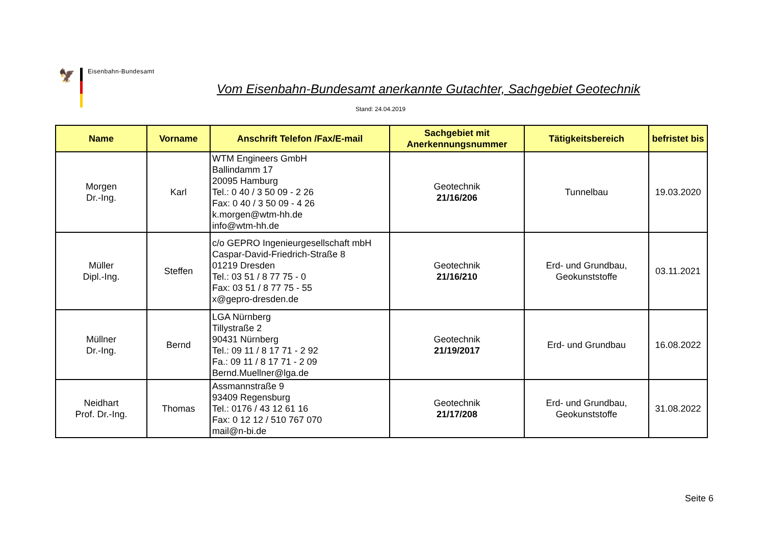🦅
Eisenbahn-Bundesamt
Vom Eisenbahn-Bundesamt anerkannte Gutachter, Sachgebiet Geotechnik
Stand: 24.04.2019
| Name | Vorname | Anschrift Telefon /Fax/E-mail | Sachgebiet mit Anerkennungsnummer | Tätigkeitsbereich | befristet bis |
| --- | --- | --- | --- | --- | --- |
| Morgen Dr.-Ing. | Karl | WTM Engineers GmbH Ballindamm 17 20095 Hamburg Tel.: 0 40 / 3 50 09 - 2 26 Fax: 0 40 / 3 50 09 - 4 26 k.morgen@wtm-hh.de info@wtm-hh.de | Geotechnik 21/16/206 | Tunnelbau | 19.03.2020 |
| Müller Dipl.-Ing. | Steffen | c/o GEPRO Ingenieurgesellschaft mbH Caspar-David-Friedrich-Straße 8 01219 Dresden Tel.: 03 51 / 8 77 75 - 0 Fax: 03 51 / 8 77 75 - 55 x@gepro-dresden.de | Geotechnik 21/16/210 | Erd- und Grundbau, Geokunststoffe | 03.11.2021 |
| Müllner Dr.-Ing. | Bernd | LGA Nürnberg Tillystraße 2 90431 Nürnberg Tel.: 09 11 / 8 17 71 - 2 92 Fa.: 09 11 / 8 17 71 - 2 09 Bernd.Muellner@lga.de | Geotechnik 21/19/2017 | Erd- und Grundbau | 16.08.2022 |
| Neidhart Prof. Dr.-Ing. | Thomas | Assmannstraße 9 93409 Regensburg Tel.: 0176 / 43 12 61 16 Fax: 0 12 12 / 510 767 070 mail@n-bi.de | Geotechnik 21/17/208 | Erd- und Grundbau, Geokunststoffe | 31.08.2022 |
Seite 6